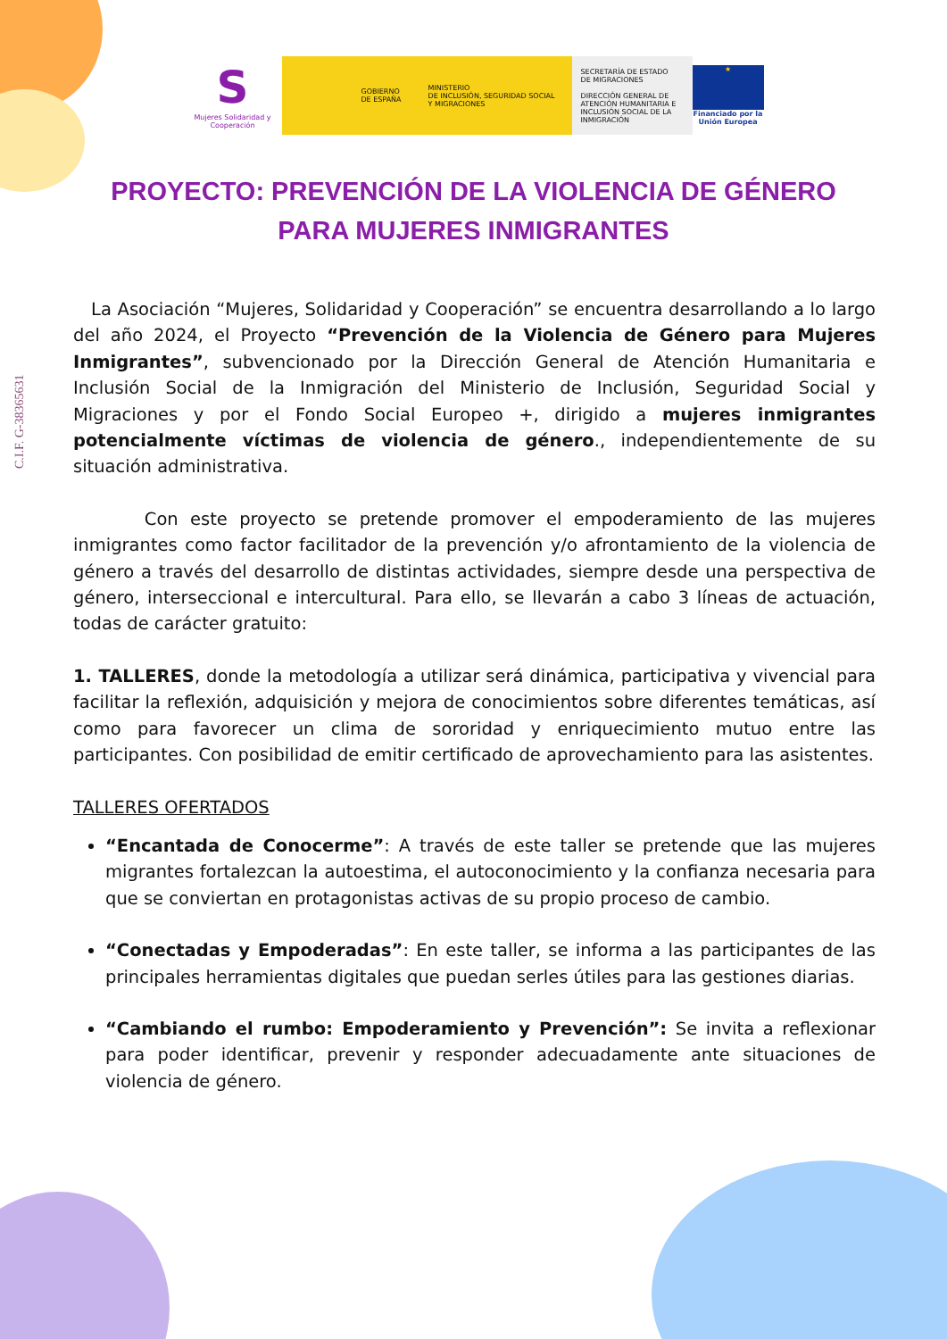C.I.F. G-38365631
S
Mujeres Solidaridad y Cooperación
GOBIERNO
DE ESPAÑA MINISTERIO
DE INCLUSIÓN, SEGURIDAD SOCIAL
Y MIGRACIONES
SECRETARÍA DE ESTADO
DE MIGRACIONES
DIRECCIÓN GENERAL DE ATENCIÓN HUMANITARIA E INCLUSIÓN SOCIAL DE LA INMIGRACIÓN
★
Financiado por la Unión Europea
PROYECTO: PREVENCIÓN DE LA VIOLENCIA DE GÉNERO
PARA MUJERES INMIGRANTES
La Asociación “Mujeres, Solidaridad y Cooperación” se encuentra desarrollando a lo largo del año 2024, el Proyecto “Prevención de la Violencia de Género para Mujeres Inmigrantes”, subvencionado por la Dirección General de Atención Humanitaria e Inclusión Social de la Inmigración del Ministerio de Inclusión, Seguridad Social y Migraciones y por el Fondo Social Europeo +, dirigido a mujeres inmigrantes potencialmente víctimas de violencia de género., independientemente de su situación administrativa.
Con este proyecto se pretende promover el empoderamiento de las mujeres inmigrantes como factor facilitador de la prevención y/o afrontamiento de la violencia de género a través del desarrollo de distintas actividades, siempre desde una perspectiva de género, interseccional e intercultural. Para ello, se llevarán a cabo 3 líneas de actuación, todas de carácter gratuito:
1. TALLERES, donde la metodología a utilizar será dinámica, participativa y vivencial para facilitar la reflexión, adquisición y mejora de conocimientos sobre diferentes temáticas, así como para favorecer un clima de sororidad y enriquecimiento mutuo entre las participantes. Con posibilidad de emitir certificado de aprovechamiento para las asistentes.
TALLERES OFERTADOS
“Encantada de Conocerme”: A través de este taller se pretende que las mujeres migrantes fortalezcan la autoestima, el autoconocimiento y la confianza necesaria para que se conviertan en protagonistas activas de su propio proceso de cambio.
“Conectadas y Empoderadas”: En este taller, se informa a las participantes de las principales herramientas digitales que puedan serles útiles para las gestiones diarias.
“Cambiando el rumbo: Empoderamiento y Prevención”: Se invita a reflexionar para poder identificar, prevenir y responder adecuadamente ante situaciones de violencia de género.